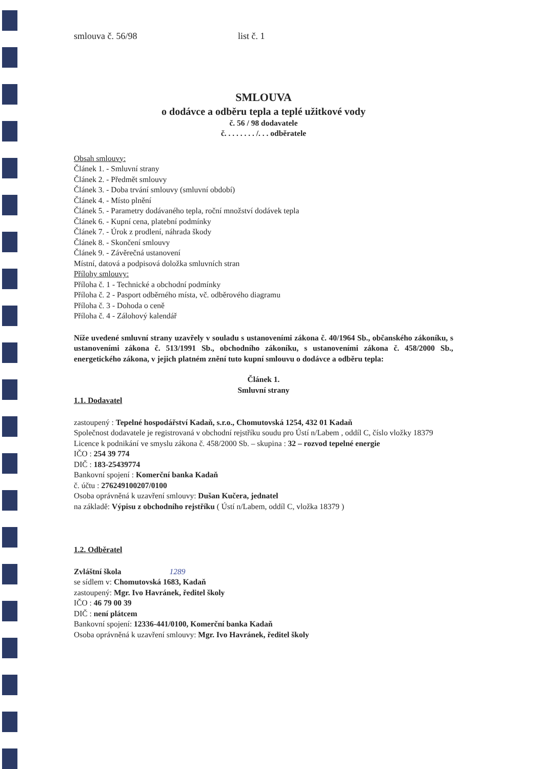smlouva č. 56/98 list č. 1
SMLOUVA
o dodávce a odběru tepla a teplé užitkové vody
č. 56 / 98 dodavatele
č. . . . . . . . /. . . odběratele
Obsah smlouvy:
Článek 1. - Smluvní strany
Článek 2. - Předmět smlouvy
Článek 3. - Doba trvání smlouvy (smluvní období)
Článek 4. - Místo plnění
Článek 5. - Parametry dodávaného tepla, roční množství dodávek tepla
Článek 6. - Kupní cena, platební podmínky
Článek 7. - Úrok z prodlení, náhrada škody
Článek 8. - Skončení smlouvy
Článek 9. - Závěrečná ustanovení
Místní, datová a podpisová doložka smluvních stran
Přílohy smlouvy:
Příloha č. 1 - Technické a obchodní podmínky
Příloha č. 2 - Pasport odběrného místa, vč. odběrového diagramu
Příloha č. 3 - Dohoda o ceně
Příloha č. 4 - Zálohový kalendář
Níže uvedené smluvní strany uzavřely v souladu s ustanoveními zákona č. 40/1964 Sb., občanského zákoníku, s ustanoveními zákona č. 513/1991 Sb., obchodního zákoníku, s ustanoveními zákona č. 458/2000 Sb., energetického zákona, v jejich platném znění tuto kupní smlouvu o dodávce a odběru tepla:
Článek 1.
Smluvní strany
1.1. Dodavatel
zastoupený : Tepelné hospodářství Kadaň, s.r.o., Chomutovská 1254, 432 01 Kadaň
Společnost dodavatele je registrovaná v obchodní rejstříku soudu pro Ústí n/Labem , oddíl C, číslo vložky 18379
Licence k podnikání ve smyslu zákona č. 458/2000 Sb. – skupina : 32 – rozvod tepelné energie
IČO : 254 39 774
DIČ : 183-25439774
Bankovní spojení : Komerční banka Kadaň
č. účtu : 276249100207/0100
Osoba oprávněná k uzavření smlouvy: Dušan Kučera, jednatel
na základě: Výpisu z obchodního rejstříku ( Ústí n/Labem, oddíl C, vložka 18379 )
1.2. Odběratel
Zvláštní škola 1289
se sídlem v: Chomutovská 1683, Kadaň
zastoupený: Mgr. Ivo Havránek, ředitel školy
IČO : 46 79 00 39
DIČ : není plátcem
Bankovní spojení: 12336-441/0100, Komerční banka Kadaň
Osoba oprávněná k uzavření smlouvy: Mgr. Ivo Havránek, ředitel školy